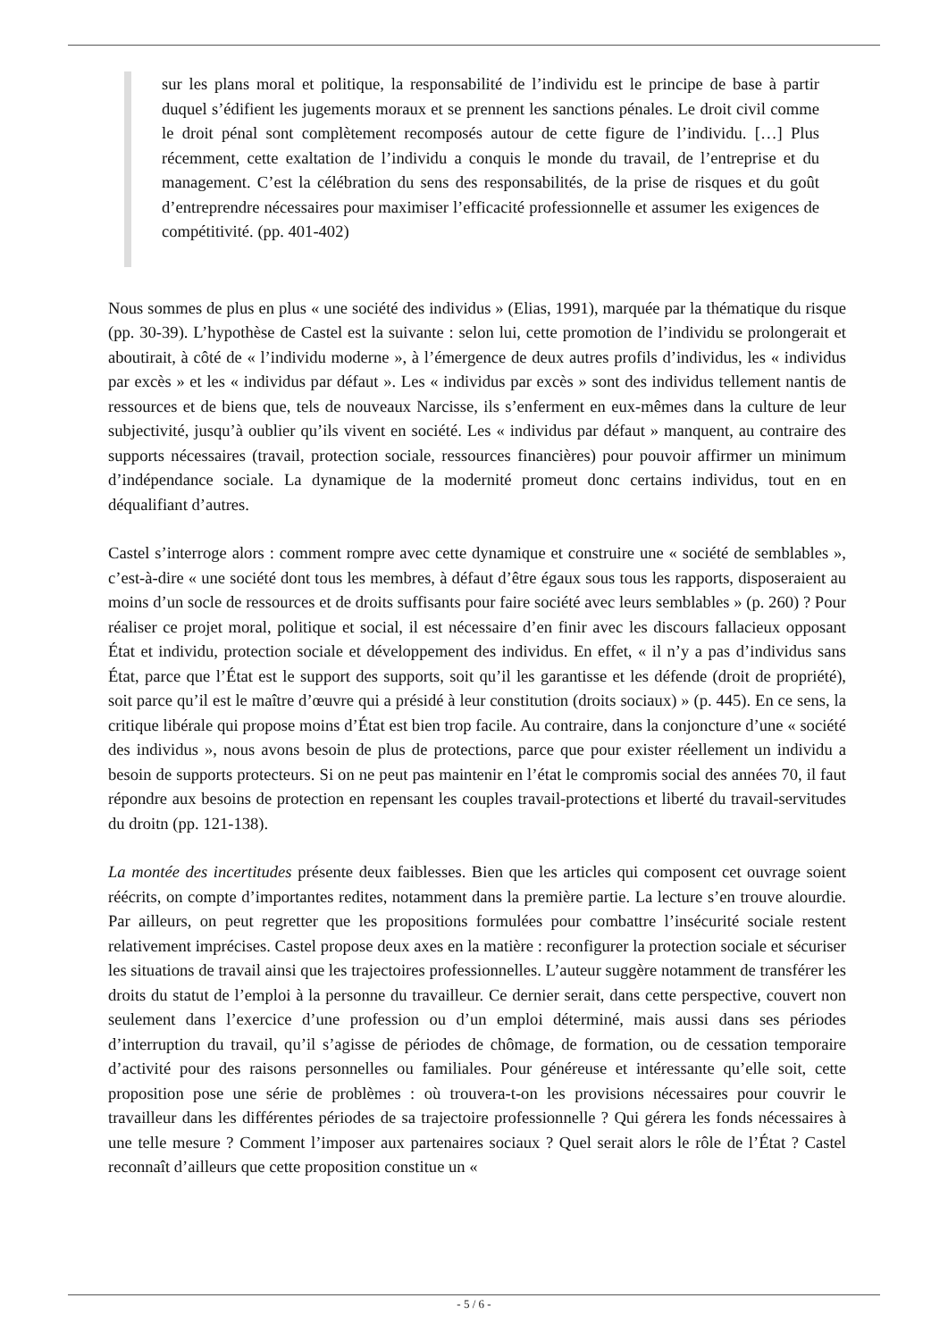sur les plans moral et politique, la responsabilité de l’individu est le principe de base à partir duquel s’édifient les jugements moraux et se prennent les sanctions pénales. Le droit civil comme le droit pénal sont complètement recomposés autour de cette figure de l’individu. […] Plus récemment, cette exaltation de l’individu a conquis le monde du travail, de l’entreprise et du management. C’est la célébration du sens des responsabilités, de la prise de risques et du goût d’entreprendre nécessaires pour maximiser l’efficacité professionnelle et assumer les exigences de compétitivité. (pp. 401-402)
Nous sommes de plus en plus « une société des individus » (Elias, 1991), marquée par la thématique du risque (pp. 30-39). L’hypothèse de Castel est la suivante : selon lui, cette promotion de l’individu se prolongerait et aboutirait, à côté de « l’individu moderne », à l’émergence de deux autres profils d’individus, les « individus par excès » et les « individus par défaut ». Les « individus par excès » sont des individus tellement nantis de ressources et de biens que, tels de nouveaux Narcisse, ils s’enferment en eux-mêmes dans la culture de leur subjectivité, jusqu’à oublier qu’ils vivent en société. Les « individus par défaut » manquent, au contraire des supports nécessaires (travail, protection sociale, ressources financières) pour pouvoir affirmer un minimum d’indépendance sociale. La dynamique de la modernité promeut donc certains individus, tout en en déqualifiant d’autres.
Castel s’interroge alors : comment rompre avec cette dynamique et construire une « société de semblables », c’est-à-dire « une société dont tous les membres, à défaut d’être égaux sous tous les rapports, disposeraient au moins d’un socle de ressources et de droits suffisants pour faire société avec leurs semblables » (p. 260) ? Pour réaliser ce projet moral, politique et social, il est nécessaire d’en finir avec les discours fallacieux opposant État et individu, protection sociale et développement des individus. En effet, « il n’y a pas d’individus sans État, parce que l’État est le support des supports, soit qu’il les garantisse et les défende (droit de propriété), soit parce qu’il est le maître d’œuvre qui a présidé à leur constitution (droits sociaux) » (p. 445). En ce sens, la critique libérale qui propose moins d’État est bien trop facile. Au contraire, dans la conjoncture d’une « société des individus », nous avons besoin de plus de protections, parce que pour exister réellement un individu a besoin de supports protecteurs. Si on ne peut pas maintenir en l’état le compromis social des années 70, il faut répondre aux besoins de protection en repensant les couples travail-protections et liberté du travail-servitudes du droitn (pp. 121-138).
La montée des incertitudes présente deux faiblesses. Bien que les articles qui composent cet ouvrage soient réécrits, on compte d’importantes redites, notamment dans la première partie. La lecture s’en trouve alourdie. Par ailleurs, on peut regretter que les propositions formulées pour combattre l’insécurité sociale restent relativement imprécises. Castel propose deux axes en la matière : reconfigurer la protection sociale et sécuriser les situations de travail ainsi que les trajectoires professionnelles. L’auteur suggère notamment de transférer les droits du statut de l’emploi à la personne du travailleur. Ce dernier serait, dans cette perspective, couvert non seulement dans l’exercice d’une profession ou d’un emploi déterminé, mais aussi dans ses périodes d’interruption du travail, qu’il s’agisse de périodes de chômage, de formation, ou de cessation temporaire d’activité pour des raisons personnelles ou familiales. Pour généreuse et intéressante qu’elle soit, cette proposition pose une série de problèmes : où trouvera-t-on les provisions nécessaires pour couvrir le travailleur dans les différentes périodes de sa trajectoire professionnelle ? Qui gérera les fonds nécessaires à une telle mesure ? Comment l’imposer aux partenaires sociaux ? Quel serait alors le rôle de l’État ? Castel reconnaît d’ailleurs que cette proposition constitue un «
- 5 / 6 -